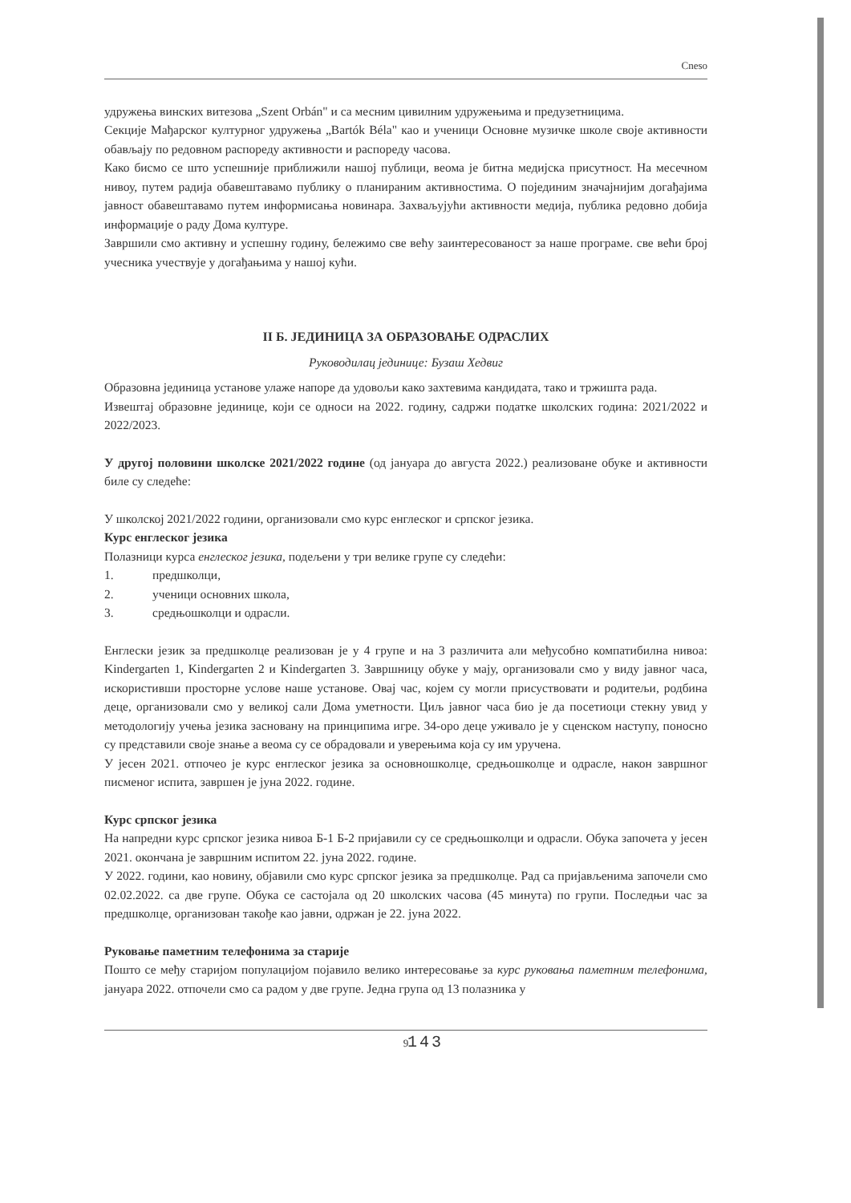Cneso
удружења винских витезова „Szent Orbán" и са месним цивилним удружењима и предузетницима.
Секције Мађарског културног удружења „Bartók Béla" као и ученици Основне музичке школе своје активности обављају по редовном распореду активности и распореду часова.
Како бисмо се што успешније приближили нашој публици, веома је битна медијска присутност. На месечном нивоу, путем радија обавештавамо публику о планираним активностима. О појединим значајнијим догађајима јавност обавештавамо путем информисања новинара. Захваљујући активности медија, публика редовно добија информације о раду Дома културе.
Завршили смо активну и успешну годину, бележимо све већу заинтересованост за наше програме. све већи број учесника учествује у догађањима у нашој кући.
II Б. ЈЕДИНИЦА ЗА ОБРАЗОВАЊЕ ОДРАСЛИХ
Руководилац јединице: Бузаш Хедвиг
Образовна јединица установе улаже напоре да удовољи како захтевима кандидата, тако и тржишта рада.
Извештај образовне јединице, који се односи на 2022. годину, садржи податке школских година: 2021/2022 и 2022/2023.
У другој половини школске 2021/2022 године (од јануара до августа 2022.) реализоване обуке и активности биле су следеће:
У школској 2021/2022 години, организовали смо курс енглеског и српског језика.
Курс енглеског језика
Полазници курса енглеског језика, подељени у три велике групе су следећи:
1. предшколци,
2. ученици основних школа,
3. средњошколци и одрасли.
Енглески језик за предшколце реализован је у 4 групе и на 3 различита али међусобно компатибилна нивоа: Kindergarten 1, Kindergarten 2 и Kindergarten 3. Завршницу обуке у мају, организовали смо у виду јавног часа, искористивши просторне услове наше установе. Овај час, којем су могли присуствовати и родитељи, родбина деце, организовали смо у великој сали Дома уметности. Циљ јавног часа био је да посетиоци стекну увид у методологију учења језика засновану на принципима игре. 34-оро деце уживало је у сценском наступу, поносно су представили своје знање а веома су се обрадовали и уверењима која су им уручена.
У јесен 2021. отпочео је курс енглеског језика за основношколце, средњошколце и одрасле, након завршног писменог испита, завршен је јуна 2022. године.
Курс српског језика
На напредни курс српског језика нивоа Б-1 Б-2 пријавили су се средњошколци и одрасли. Обука започета у јесен 2021. окончана је завршним испитом 22. јуна 2022. године.
У 2022. години, као новину, објавили смо курс српског језика за предшколце. Рад са пријављенима започели смо 02.02.2022. са две групе. Обука се састојала од 20 школских часова (45 минута) по групи. Последњи час за предшколце, организован такође као јавни, одржан је 22. јуна 2022.
Руковање паметним телефонима за старије
Пошто се међу старијом популацијом појавило велико интересовање за курс руковања паметним телефонима, јануара 2022. отпочели смо са радом у две групе. Једна група од 13 полазника у
9
143